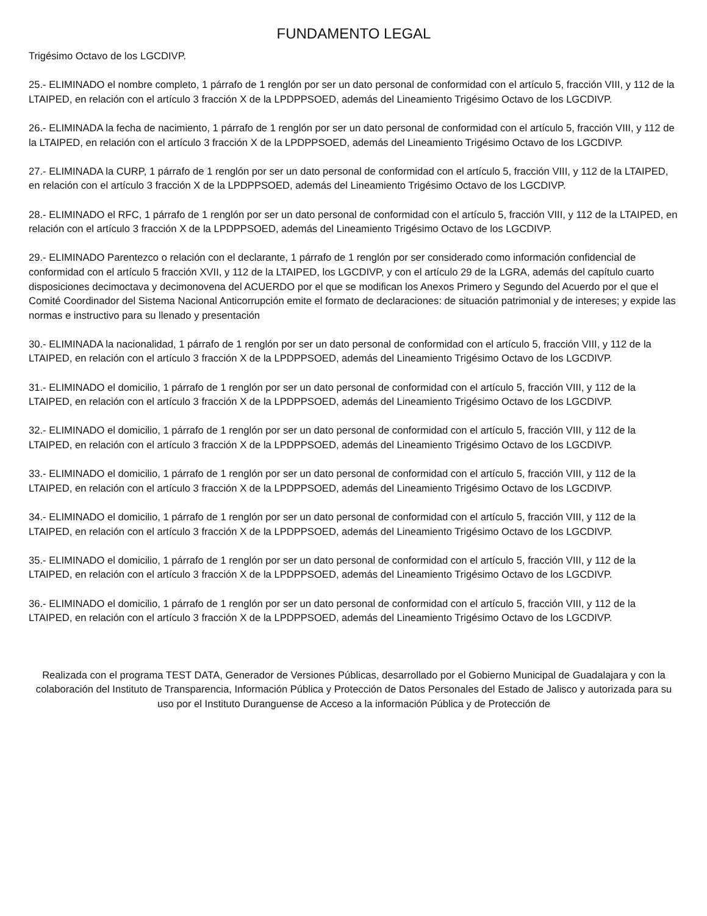FUNDAMENTO LEGAL
Trigésimo Octavo de los LGCDIVP.
25.- ELIMINADO el nombre completo, 1 párrafo de 1 renglón por ser un dato personal de conformidad con el artículo 5, fracción VIII, y 112 de la LTAIPED, en relación con el artículo 3 fracción X de la LPDPPSOED, además del Lineamiento Trigésimo Octavo de los LGCDIVP.
26.- ELIMINADA la fecha de nacimiento, 1 párrafo de 1 renglón por ser un dato personal de conformidad con el artículo 5, fracción VIII, y 112 de la LTAIPED, en relación con el artículo 3 fracción X de la LPDPPSOED, además del Lineamiento Trigésimo Octavo de los LGCDIVP.
27.- ELIMINADA la CURP, 1 párrafo de 1 renglón por ser un dato personal de conformidad con el artículo 5, fracción VIII, y 112 de la LTAIPED, en relación con el artículo 3 fracción X de la LPDPPSOED, además del Lineamiento Trigésimo Octavo de los LGCDIVP.
28.- ELIMINADO el RFC, 1 párrafo de 1 renglón por ser un dato personal de conformidad con el artículo 5, fracción VIII, y 112 de la LTAIPED, en relación con el artículo 3 fracción X de la LPDPPSOED, además del Lineamiento Trigésimo Octavo de los LGCDIVP.
29.- ELIMINADO Parentezco o relación con el declarante, 1 párrafo de 1 renglón por ser considerado como información confidencial de conformidad con el artículo 5 fracción XVII, y 112 de la LTAIPED, los LGCDIVP, y con el artículo 29 de la LGRA, además del capítulo cuarto disposiciones decimoctava y decimonovena del ACUERDO por el que se modifican los Anexos Primero y Segundo del Acuerdo por el que el Comité Coordinador del Sistema Nacional Anticorrupción emite el formato de declaraciones: de situación patrimonial y de intereses; y expide las normas e instructivo para su llenado y presentación
30.- ELIMINADA la nacionalidad, 1 párrafo de 1 renglón por ser un dato personal de conformidad con el artículo 5, fracción VIII, y 112 de la LTAIPED, en relación con el artículo 3 fracción X de la LPDPPSOED, además del Lineamiento Trigésimo Octavo de los LGCDIVP.
31.- ELIMINADO el domicilio, 1 párrafo de 1 renglón por ser un dato personal de conformidad con el artículo 5, fracción VIII, y 112 de la LTAIPED, en relación con el artículo 3 fracción X de la LPDPPSOED, además del Lineamiento Trigésimo Octavo de los LGCDIVP.
32.- ELIMINADO el domicilio, 1 párrafo de 1 renglón por ser un dato personal de conformidad con el artículo 5, fracción VIII, y 112 de la LTAIPED, en relación con el artículo 3 fracción X de la LPDPPSOED, además del Lineamiento Trigésimo Octavo de los LGCDIVP.
33.- ELIMINADO el domicilio, 1 párrafo de 1 renglón por ser un dato personal de conformidad con el artículo 5, fracción VIII, y 112 de la LTAIPED, en relación con el artículo 3 fracción X de la LPDPPSOED, además del Lineamiento Trigésimo Octavo de los LGCDIVP.
34.- ELIMINADO el domicilio, 1 párrafo de 1 renglón por ser un dato personal de conformidad con el artículo 5, fracción VIII, y 112 de la LTAIPED, en relación con el artículo 3 fracción X de la LPDPPSOED, además del Lineamiento Trigésimo Octavo de los LGCDIVP.
35.- ELIMINADO el domicilio, 1 párrafo de 1 renglón por ser un dato personal de conformidad con el artículo 5, fracción VIII, y 112 de la LTAIPED, en relación con el artículo 3 fracción X de la LPDPPSOED, además del Lineamiento Trigésimo Octavo de los LGCDIVP.
36.- ELIMINADO el domicilio, 1 párrafo de 1 renglón por ser un dato personal de conformidad con el artículo 5, fracción VIII, y 112 de la LTAIPED, en relación con el artículo 3 fracción X de la LPDPPSOED, además del Lineamiento Trigésimo Octavo de los LGCDIVP.
Realizada con el programa TEST DATA, Generador de Versiones Públicas, desarrollado por el Gobierno Municipal de Guadalajara y con la colaboración del Instituto de Transparencia, Información Pública y Protección de Datos Personales del Estado de Jalisco y autorizada para su uso por el Instituto Duranguense de Acceso a la información Pública y de Protección de